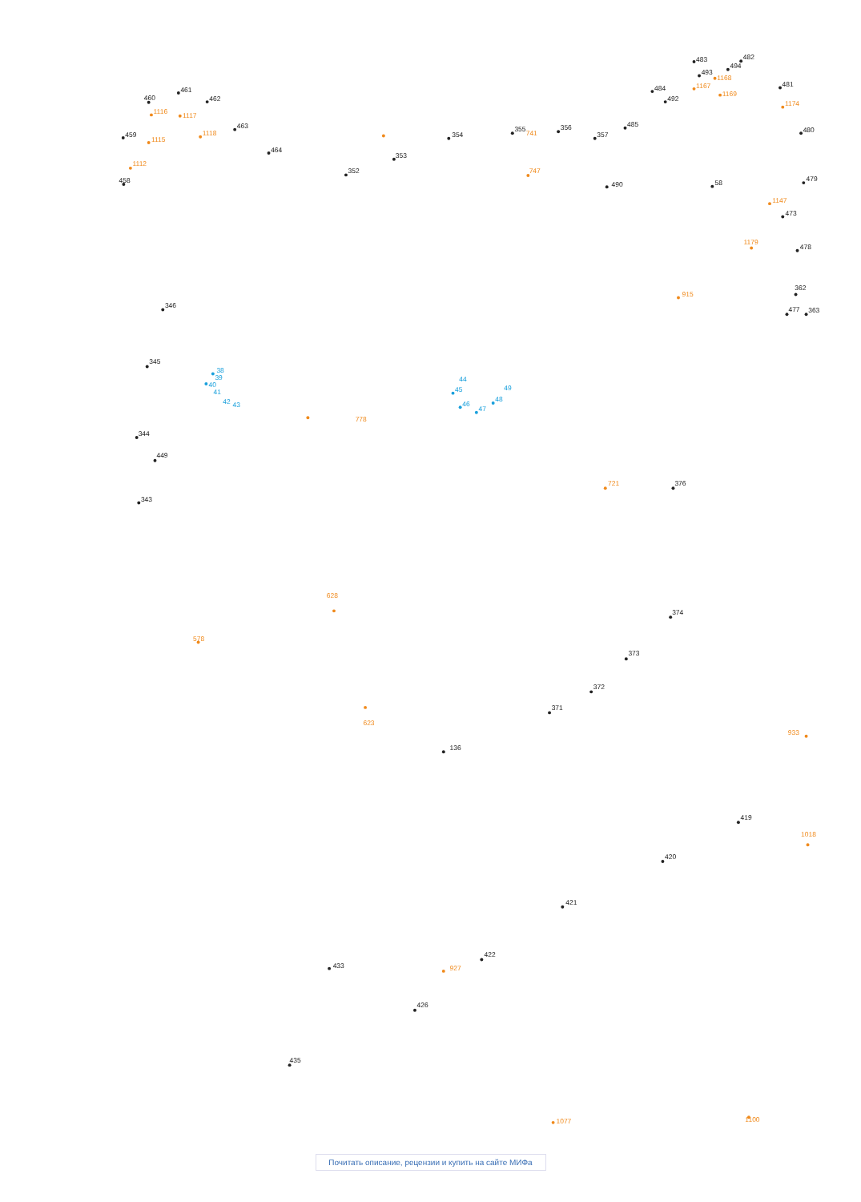483
482
494
493
481
484
492
485
480
461
460
462
463
459
464
354
355
356
357
353
352
458
490
58
479
473
478
362
477
363
346
345
344
449
343
376
374
373
372
371
136
421
420
419
422
426
435
433
1168
1167
1169
1174
1116
1117
1118
1115
1112
741
747
1147
915
1179
778
927
1077
1100
933
1018
623
578
628
721
38
40
45
46
47
48
44
49
41
42
43
39
Почитать описание, рецензии и купить на сайте МИФа